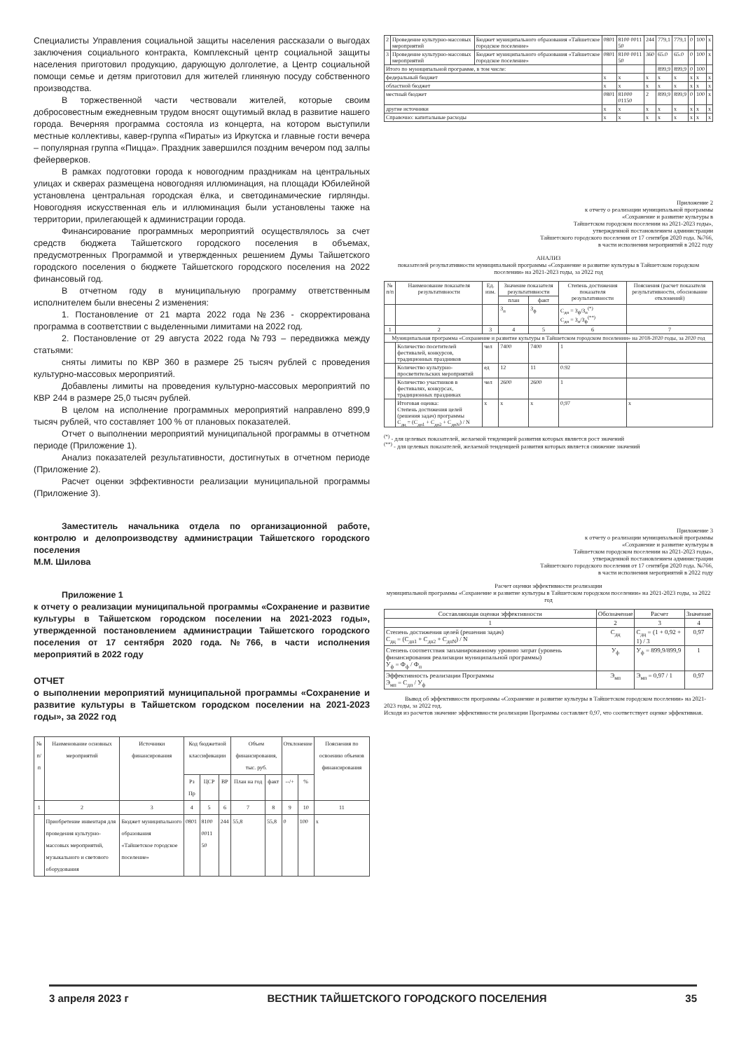Специалисты Управления социальной защиты населения рассказали о выгодах заключения социального контракта, Комплексный центр социальной защиты населения приготовил продукцию, дарующую долголетие, а Центр социальной помощи семье и детям приготовил для жителей глиняную посуду собственного производства.
В торжественной части чествовали жителей, которые своим добросовестным ежедневным трудом вносят ощутимый вклад в развитие нашего города. Вечерняя программа состояла из концерта, на котором выступили местные коллективы, кавер-группа «Пираты» из Иркутска и главные гости вечера – популярная группа «Пицца». Праздник завершился поздним вечером под залпы фейерверков.
В рамках подготовки города к новогодним праздникам на центральных улицах и скверах размещена новогодняя иллюминация, на площади Юбилейной установлена центральная городская ёлка, и светодинамические гирлянды. Новогодняя искусственная ель и иллюминация были установлены также на территории, прилегающей к администрации города.
Финансирование программных мероприятий осуществлялось за счет средств бюджета Тайшетского городского поселения в объемах, предусмотренных Программой и утвержденных решением Думы Тайшетского городского поселения о бюджете Тайшетского городского поселения на 2022 финансовый год.
В отчетном году в муниципальную программу ответственным исполнителем были внесены 2 изменения:
1. Постановление от 21 марта 2022 года №236 - скорректирована программа в соответствии с выделенными лимитами на 2022 год.
2. Постановление от 29 августа 2022 года №793 – передвижка между статьями:
сняты лимиты по КВР 360 в размере 25 тысяч рублей с проведения культурно-массовых мероприятий.
Добавлены лимиты на проведения культурно-массовых мероприятий по КВР 244 в размере 25,0 тысяч рублей.
В целом на исполнение программных мероприятий направлено 899,9 тысяч рублей, что составляет 100 % от плановых показателей.
Отчет о выполнении мероприятий муниципальной программы в отчетном периоде (Приложение 1).
Анализ показателей результативности, достигнутых в отчетном периоде (Приложение 2).
Расчет оценки эффективности реализации муниципальной программы (Приложение 3).
Заместитель начальника отдела по организационной работе, контролю и делопроизводству администрации Тайшетского городского поселения
М.М. Шилова
Приложение 1
к отчету о реализации муниципальной программы «Сохранение и развитие культуры в Тайшетском городском поселении на 2021-2023 годы», утвержденной постановлением администрации Тайшетского городского поселения от 17 сентября 2020 года. №766, в части исполнения мероприятий в 2022 году
ОТЧЕТ
о выполнении мероприятий муниципальной программы «Сохранение и развитие культуры в Тайшетском городском поселении на 2021-2023 годы», за 2022 год
| № п/п | Наименование основных мероприятий | Источники финансирования | Код бюджетной классификации | | | Объем финансирования, тыс. руб. | | Отклонение | | Пояснения по освоению объемов финансирования |
| --- | --- | --- | --- | --- | --- | --- | --- | --- | --- | --- |
| | | | Рз Пр | ЦСР | ВР | План на год | факт | --/+ | % | |
| 1 | 2 | 3 | 4 | 5 | 6 | 7 | 8 | 9 | 10 | 11 |
| | Приобретение инвентаря для проведения культурно-массовых мероприятий, музыкального и светового оборудования | Бюджет муниципального образования «Тайшетское городское поселение» | 0801 | 8100 0011 50 | 244 | 55,8 | 55,8 | 0 | 100 | x |
| 2 | Проведение культурно-массовых мероприятий | Бюджет муниципального образования «Тайшетское городское поселение» | 0801 | 8100 0011 50 | 244 | 779,1 | 779,1 | 0 | 100 | x |
| 3 | Проведение культурно-массовых мероприятий | Бюджет муниципального образования «Тайшетское городское поселение» | 0801 | 8100 0011 50 | 360 | 65.0 | 65.0 | 0 | 100 | x |
| Итого по муниципальной программе, в том числе: | | | | | | 899,9 | 899,9 | 0 | 100 | |
| федеральный бюджет | | | x | x | x | x | x | x | x | x |
| областной бюджет | | | x | x | x | x | x | x | x | x |
| местный бюджет | | | 0801 | 81000 01150 | 2 | 899,9 | 899,9 | 0 | 100 | x |
| другие источники | | | x | x | x | x | x | x | x | x |
| Справочно: капитальные расходы | | | x | x | x | x | x | x | x | x |
Приложение 2
к отчету о реализации муниципальной программы
«Сохранение и развитие культуры в
Тайшетском городском поселении на 2021-2023 годы»,
утвержденной постановлением администрации
Тайшетского городского поселения от 17 сентября 2020 года. №766,
в части исполнения мероприятий в 2022 году
АНАЛИЗ
показателей результативности муниципальной программы «Сохранение и развитие культуры в Тайшетском городском поселении» на 2021-2023 годы, за 2022 год
| № п/п | Наименование показателя результативности | Ед. изм. | Значение показателя результативности | | Степень достижения показателя результативности | Пояснения (расчет показателя результативности, обоснование отклонений) |
| --- | --- | --- | --- | --- | --- | --- |
| | | | план | факт | | |
| | | | З<sub>п</sub> | З<sub>ф</sub> | С<sub>дп</sub> = З<sub>ф</sub>/З<sub>п</sub><sup>(*)</sup> С<sub>дп</sub> = З<sub>п</sub>/З<sub>ф</sub><sup>(**)</sup> | |
| 1 | 2 | 3 | 4 | 5 | 6 | 7 |
| Муниципальная программа «Сохранение и развитие культуры в Тайшетском городском поселении» на 2018-2020 годы, за 2020 год | | | | | | |
| | Количество посетителей фестивалей, конкурсов, традиционных праздников | чел | 7400 | 7400 | 1 | |
| | Количество культурно-просветительских мероприятий | ед | 12 | 11 | 0.92 | |
| | Количество участников в фестивалях, конкурсах, традиционных праздниках | чел | 2600 | 2600 | 1 | |
| | Итоговая оценка: Степень достижения целей (решения задач) программы С<sub>дц</sub> = (С<sub>дп1</sub> + С<sub>дп2</sub> + С<sub>дпN</sub>) / N | x | x | x | 0,97 | x |
<sup>(*)</sup> - для целевых показателей, желаемой тенденцией развития которых является рост значений
<sup>(**)</sup> - для целевых показателей, желаемой тенденцией развития которых является снижение значений
Приложение 3
к отчету о реализации муниципальной программы
«Сохранение и развитие культуры в
Тайшетском городском поселении на 2021-2023 годы»,
утвержденной постановлением администрации
Тайшетского городского поселения от 17 сентября 2020 года. №766,
в части исполнения мероприятий в 2022 году
Расчет оценки эффективности реализации
муниципальной программы «Сохранение и развитие культуры в Тайшетском городском поселении» на 2021-2023 годы, за 2022 год
| Составляющая оценки эффективности | Обозначение | Расчет | Значение |
| --- | --- | --- | --- |
| 1 | 2 | 3 | 4 |
| Степень достижения целей (решения задач) С<sub>дц</sub> = (С<sub>дп1</sub> + С<sub>дп2</sub> + С<sub>дпN</sub>) / N | С<sub>дц</sub> | С<sub>дц</sub> = (1 + 0,92 + 1) / 3 | 0,97 |
| Степень соответствия запланированному уровню затрат (уровень финансирования реализации муниципальной программы) У<sub>ф</sub> = Ф<sub>ф</sub> / Ф<sub>п</sub> | У<sub>ф</sub> | У<sub>ф</sub> = 899,9/899,9 | 1 |
| Эффективность реализации Программы Э<sub>мп</sub> = С<sub>дп</sub> / У<sub>ф</sub> | Э<sub>мп</sub> | Э<sub>мп</sub> = 0,97 / 1 | 0,97 |
Вывод об эффективности программы «Сохранение и развитие культуры в Тайшетском городском поселении» на 2021-2023 годы, за 2022 год.
Исходя из расчетов значение эффективности реализации Программы составляет 0,97, что соответствует оценке эффективная.
3 апреля 2023 г ВЕСТНИК ТАЙШЕТСКОГО ГОРОДСКОГО ПОСЕЛЕНИЯ 35